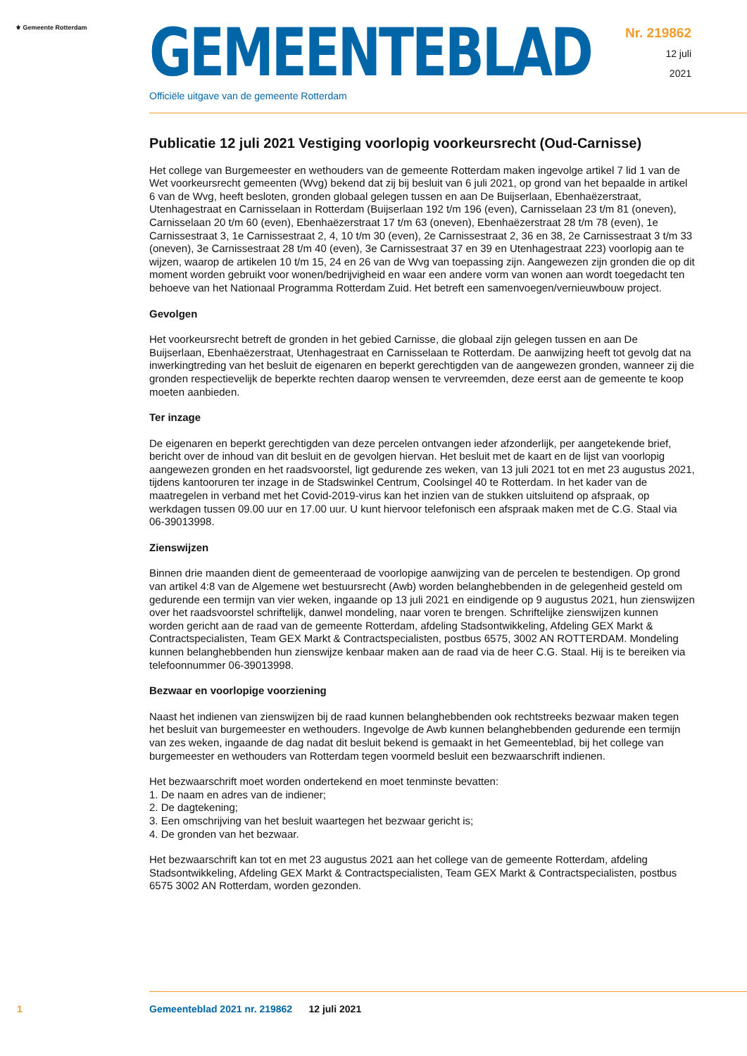⚜ Gemeente Rotterdam
GEMEENTEBLAD
Officiële uitgave van de gemeente Rotterdam
Nr. 219862
12 juli
2021
Publicatie 12 juli 2021 Vestiging voorlopig voorkeursrecht (Oud-Carnisse)
Het college van Burgemeester en wethouders van de gemeente Rotterdam maken ingevolge artikel 7 lid 1 van de Wet voorkeursrecht gemeenten (Wvg) bekend dat zij bij besluit van 6 juli 2021, op grond van het bepaalde in artikel 6 van de Wvg, heeft besloten, gronden globaal gelegen tussen en aan De Buijserlaan, Ebenhaëzerstraat, Utenhagestraat en Carnisselaan in Rotterdam (Buijserlaan 192 t/m 196 (even), Carnisselaan 23 t/m 81 (oneven), Carnisselaan 20 t/m 60 (even), Ebenhaëzerstraat 17 t/m 63 (oneven), Ebenhaëzerstraat 28 t/m 78 (even), 1e Carnissestraat 3, 1e Carnissestraat 2, 4, 10 t/m 30 (even), 2e Carnissestraat 2, 36 en 38, 2e Carnissestraat 3 t/m 33 (oneven), 3e Carnissestraat 28 t/m 40 (even), 3e Carnissestraat 37 en 39 en Utenhagestraat 223) voorlopig aan te wijzen, waarop de artikelen 10 t/m 15, 24 en 26 van de Wvg van toepassing zijn. Aangewezen zijn gronden die op dit moment worden gebruikt voor wonen/bedrijvigheid en waar een andere vorm van wonen aan wordt toegedacht ten behoeve van het Nationaal Programma Rotterdam Zuid. Het betreft een samenvoegen/vernieuwbouw project.
Gevolgen
Het voorkeursrecht betreft de gronden in het gebied Carnisse, die globaal zijn gelegen tussen en aan De Buijserlaan, Ebenhaëzerstraat, Utenhagestraat en Carnisselaan te Rotterdam. De aanwijzing heeft tot gevolg dat na inwerkingtreding van het besluit de eigenaren en beperkt gerechtigden van de aangewezen gronden, wanneer zij die gronden respectievelijk de beperkte rechten daarop wensen te vervreemden, deze eerst aan de gemeente te koop moeten aanbieden.
Ter inzage
De eigenaren en beperkt gerechtigden van deze percelen ontvangen ieder afzonderlijk, per aangetekende brief, bericht over de inhoud van dit besluit en de gevolgen hiervan. Het besluit met de kaart en de lijst van voorlopig aangewezen gronden en het raadsvoorstel, ligt gedurende zes weken, van 13 juli 2021 tot en met 23 augustus 2021, tijdens kantooruren ter inzage in de Stadswinkel Centrum, Coolsingel 40 te Rotterdam. In het kader van de maatregelen in verband met het Covid-2019-virus kan het inzien van de stukken uitsluitend op afspraak, op werkdagen tussen 09.00 uur en 17.00 uur. U kunt hiervoor telefonisch een afspraak maken met de C.G. Staal via 06-39013998.
Zienswijzen
Binnen drie maanden dient de gemeenteraad de voorlopige aanwijzing van de percelen te bestendigen. Op grond van artikel 4:8 van de Algemene wet bestuursrecht (Awb) worden belanghebbenden in de gelegenheid gesteld om gedurende een termijn van vier weken, ingaande op 13 juli 2021 en eindigende op 9 augustus 2021, hun zienswijzen over het raadsvoorstel schriftelijk, danwel mondeling, naar voren te brengen. Schriftelijke zienswijzen kunnen worden gericht aan de raad van de gemeente Rotterdam, afdeling Stadsontwikkeling, Afdeling GEX Markt & Contractspecialisten, Team GEX Markt & Contractspecialisten, postbus 6575, 3002 AN ROTTERDAM. Mondeling kunnen belanghebbenden hun zienswijze kenbaar maken aan de raad via de heer C.G. Staal. Hij is te bereiken via telefoonnummer 06-39013998.
Bezwaar en voorlopige voorziening
Naast het indienen van zienswijzen bij de raad kunnen belanghebbenden ook rechtstreeks bezwaar maken tegen het besluit van burgemeester en wethouders. Ingevolge de Awb kunnen belanghebbenden gedurende een termijn van zes weken, ingaande de dag nadat dit besluit bekend is gemaakt in het Gemeenteblad, bij het college van burgemeester en wethouders van Rotterdam tegen voormeld besluit een bezwaarschrift indienen.
Het bezwaarschrift moet worden ondertekend en moet tenminste bevatten:
1. De naam en adres van de indiener;
2. De dagtekening;
3. Een omschrijving van het besluit waartegen het bezwaar gericht is;
4. De gronden van het bezwaar.
Het bezwaarschrift kan tot en met 23 augustus 2021 aan het college van de gemeente Rotterdam, afdeling Stadsontwikkeling, Afdeling GEX Markt & Contractspecialisten, Team GEX Markt & Contractspecialisten, postbus 6575 3002 AN Rotterdam, worden gezonden.
1 Gemeenteblad 2021 nr. 219862 12 juli 2021